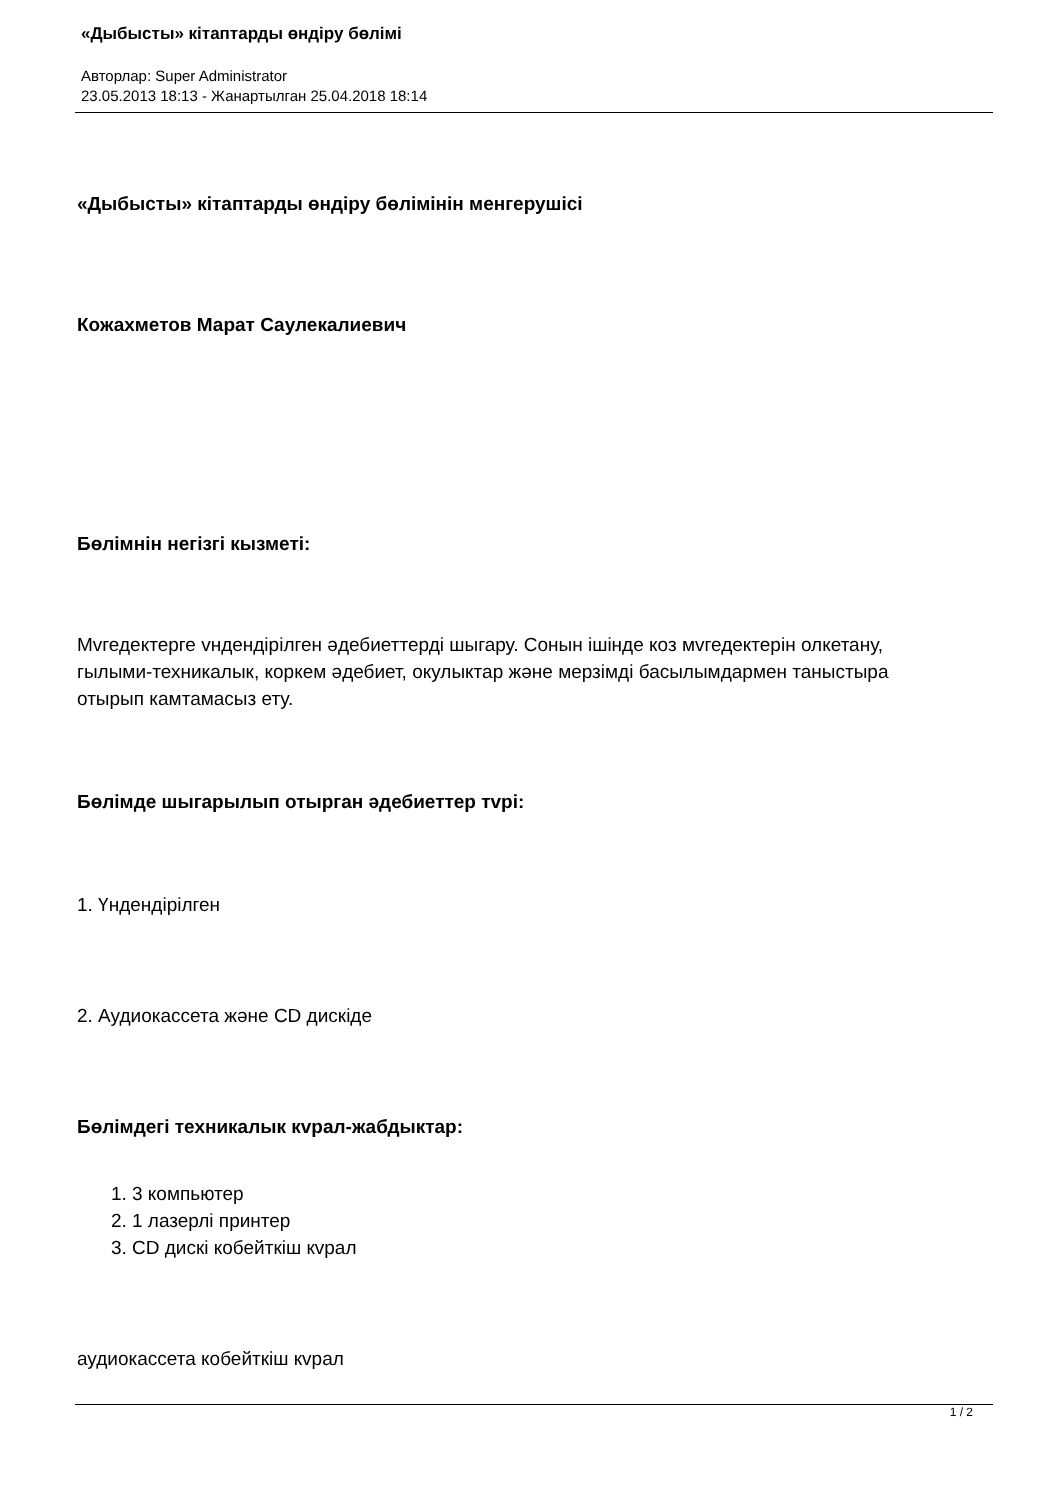«Дыбысты» кітаптарды өндіру бөлімі
Авторлар: Super Administrator
23.05.2013 18:13 - Жанартылган 25.04.2018 18:14
«Дыбысты» кітаптарды өндіру бөлімінін менгерушісі
Кожахметов Марат Саулекалиевич
Бөлімнін негізгі кызметі:
Мvгедектерге vндендірілген әдебиеттерді шыгару. Сонын ішінде коз мvгедектерін олкетану, гылыми-техникалык, коркем әдебиет, окулыктар және мерзімді басылымдармен таныстыра отырып камтамасыз ету.
Бөлімде шыгарылып отырган әдебиеттер тvрі:
1. Үндендірілген
2. Аудиокассета және CD дискіде
Бөлімдегі техникалык кvрал-жабдыктар:
1. 3 компьютер
2. 1 лазерлі принтер
3. CD дискі кобейткіш кvрал
аудиокассета кобейткіш кvрал
1 / 2